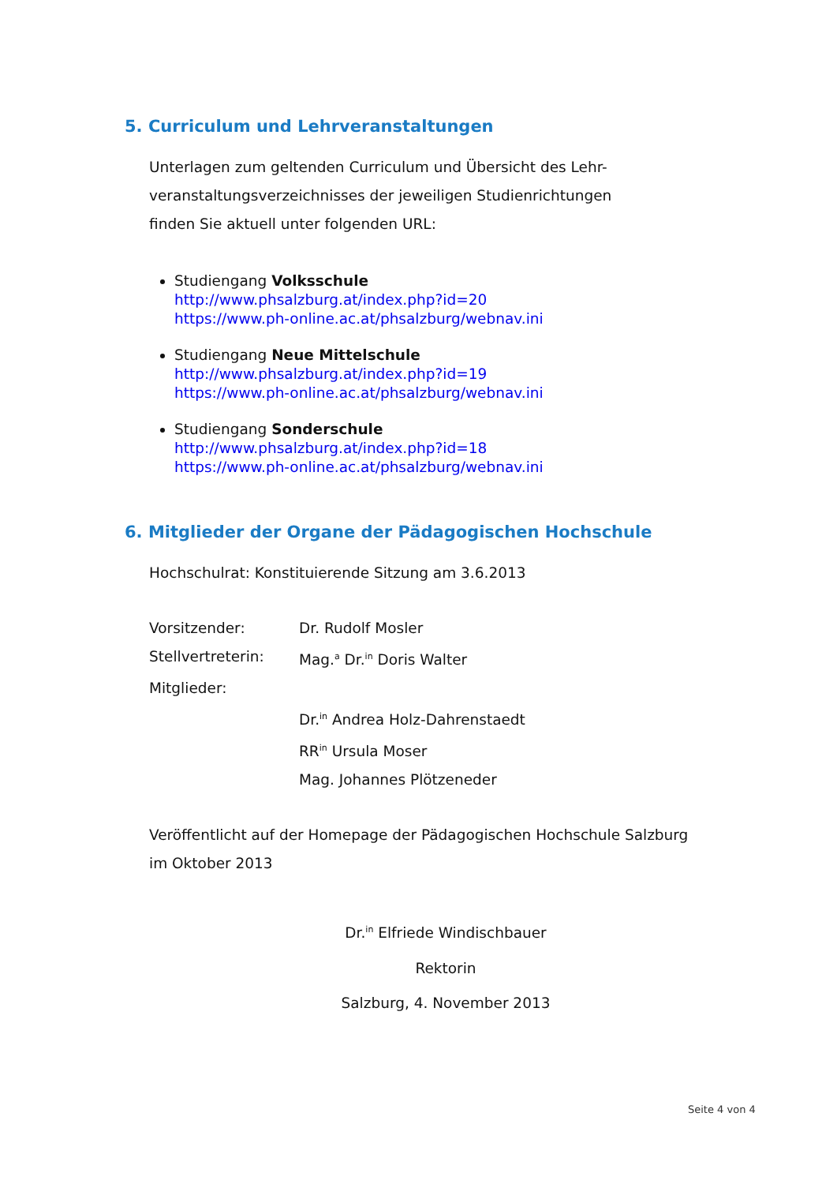5. Curriculum und Lehrveranstaltungen
Unterlagen zum geltenden Curriculum und Übersicht des Lehr-
veranstaltungsverzeichnisses der jeweiligen Studienrichtungen
finden Sie aktuell unter folgenden URL:
Studiengang Volksschule
http://www.phsalzburg.at/index.php?id=20
https://www.ph-online.ac.at/phsalzburg/webnav.ini
Studiengang Neue Mittelschule
http://www.phsalzburg.at/index.php?id=19
https://www.ph-online.ac.at/phsalzburg/webnav.ini
Studiengang Sonderschule
http://www.phsalzburg.at/index.php?id=18
https://www.ph-online.ac.at/phsalzburg/webnav.ini
6. Mitglieder der Organe der Pädagogischen Hochschule
Hochschulrat: Konstituierende Sitzung am 3.6.2013
Vorsitzender: Dr. Rudolf Mosler
Stellvertreterin: Mag.<sup>a</sup> Dr.<sup>in</sup> Doris Walter
Mitglieder:
Dr.<sup>in</sup> Andrea Holz-Dahrenstaedt
RR<sup>in</sup> Ursula Moser
Mag. Johannes Plötzeneder
Veröffentlicht auf der Homepage der Pädagogischen Hochschule Salzburg
im Oktober 2013
Dr.<sup>in</sup> Elfriede Windischbauer
Rektorin
Salzburg, 4. November 2013
Seite 4 von 4